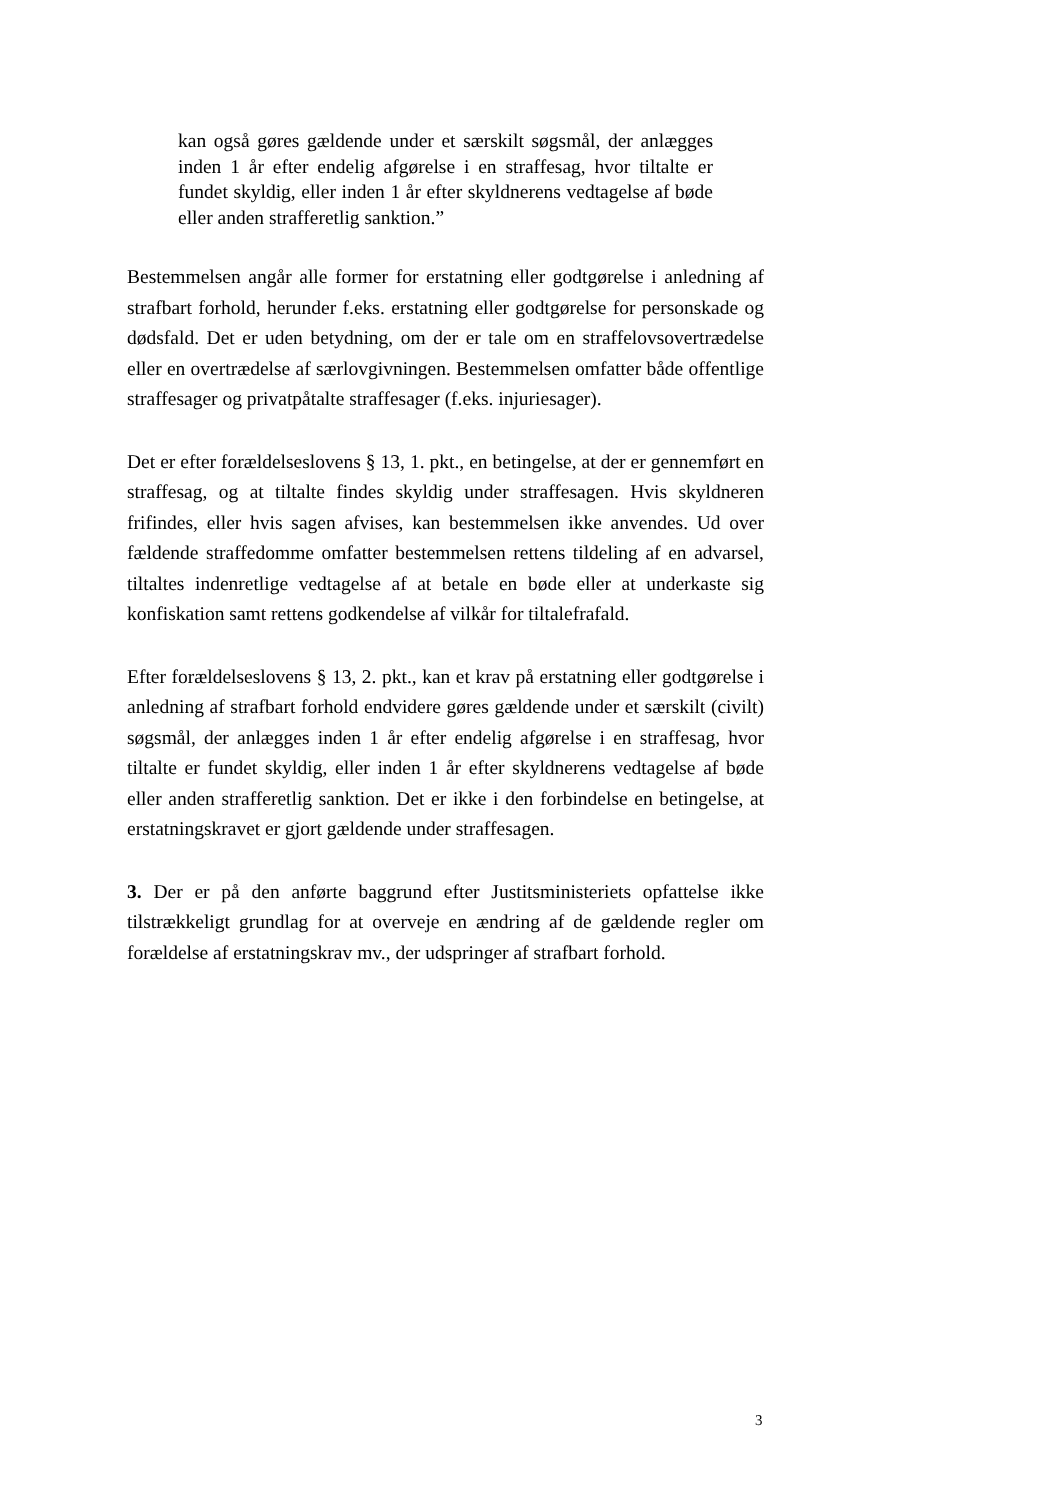kan også gøres gældende under et særskilt søgsmål, der anlægges inden 1 år efter endelig afgørelse i en straffesag, hvor tiltalte er fundet skyldig, eller inden 1 år efter skyldnerens vedtagelse af bøde eller anden strafferetlig sanktion.”
Bestemmelsen angår alle former for erstatning eller godtgørelse i anledning af strafbart forhold, herunder f.eks. erstatning eller godtgørelse for personskade og dødsfald. Det er uden betydning, om der er tale om en straffelovsovertrædelse eller en overtrædelse af særlovgivningen. Bestemmelsen omfatter både offentlige straffesager og privatpåtalte straffesager (f.eks. injuriesager).
Det er efter forældelseslovens § 13, 1. pkt., en betingelse, at der er gennemført en straffesag, og at tiltalte findes skyldig under straffesagen. Hvis skyldneren frifindes, eller hvis sagen afvises, kan bestemmelsen ikke anvendes. Ud over fældende straffedomme omfatter bestemmelsen rettens tildeling af en advarsel, tiltaltes indenretlige vedtagelse af at betale en bøde eller at underkaste sig konfiskation samt rettens godkendelse af vilkår for tiltalefrafald.
Efter forældelseslovens § 13, 2. pkt., kan et krav på erstatning eller godtgørelse i anledning af strafbart forhold endvidere gøres gældende under et særskilt (civilt) søgsmål, der anlægges inden 1 år efter endelig afgørelse i en straffesag, hvor tiltalte er fundet skyldig, eller inden 1 år efter skyldnerens vedtagelse af bøde eller anden strafferetlig sanktion. Det er ikke i den forbindelse en betingelse, at erstatningskravet er gjort gældende under straffesagen.
3. Der er på den anførte baggrund efter Justitsministeriets opfattelse ikke tilstrækkeligt grundlag for at overveje en ændring af de gældende regler om forældelse af erstatningskrav mv., der udspringer af strafbart forhold.
3